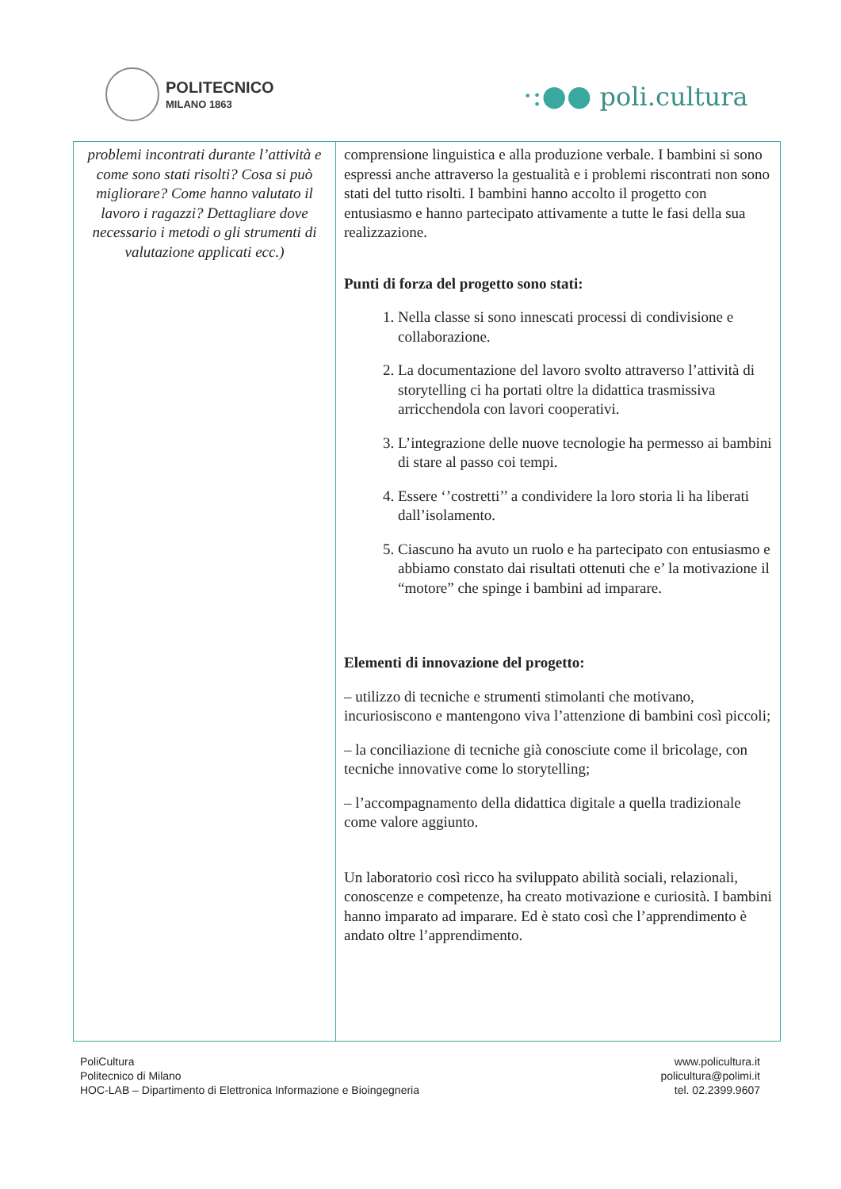POLITECNICO
MILANO 1863
·:●● poli.cultura
| problemi incontrati durante l’attività e come sono stati risolti? Cosa si può migliorare? Come hanno valutato il lavoro i ragazzi? Dettagliare dove necessario i metodi o gli strumenti di valutazione applicati ecc.) | comprensione linguistica e alla produzione verbale. I bambini si sono espressi anche attraverso la gestualità e i problemi riscontrati non sono stati del tutto risolti. I bambini hanno accolto il progetto con entusiasmo e hanno partecipato attivamente a tutte le fasi della sua realizzazione. Punti di forza del progetto sono stati: 1. Nella classe si sono innescati processi di condivisione e collaborazione. 2. La documentazione del lavoro svolto attraverso l’attività di storytelling ci ha portati oltre la didattica trasmissiva arricchendola con lavori cooperativi. 3. L’integrazione delle nuove tecnologie ha permesso ai bambini di stare al passo coi tempi. 4. Essere ‘’costretti’’ a condividere la loro storia li ha liberati dall’isolamento. 5. Ciascuno ha avuto un ruolo e ha partecipato con entusiasmo e abbiamo constato dai risultati ottenuti che e’ la motivazione il “motore” che spinge i bambini ad imparare. Elementi di innovazione del progetto: – utilizzo di tecniche e strumenti stimolanti che motivano, incuriosiscono e mantengono viva l’attenzione di bambini così piccoli; – la conciliazione di tecniche già conosciute come il bricolage, con tecniche innovative come lo storytelling; – l’accompagnamento della didattica digitale a quella tradizionale come valore aggiunto. Un laboratorio così ricco ha sviluppato abilità sociali, relazionali, conoscenze e competenze, ha creato motivazione e curiosità. I bambini hanno imparato ad imparare. Ed è stato così che l’apprendimento è andato oltre l’apprendimento. |
PoliCultura
Politecnico di Milano
HOC-LAB – Dipartimento di Elettronica Informazione e Bioingegneria
www.policultura.it
policultura@polimi.it
tel. 02.2399.9607